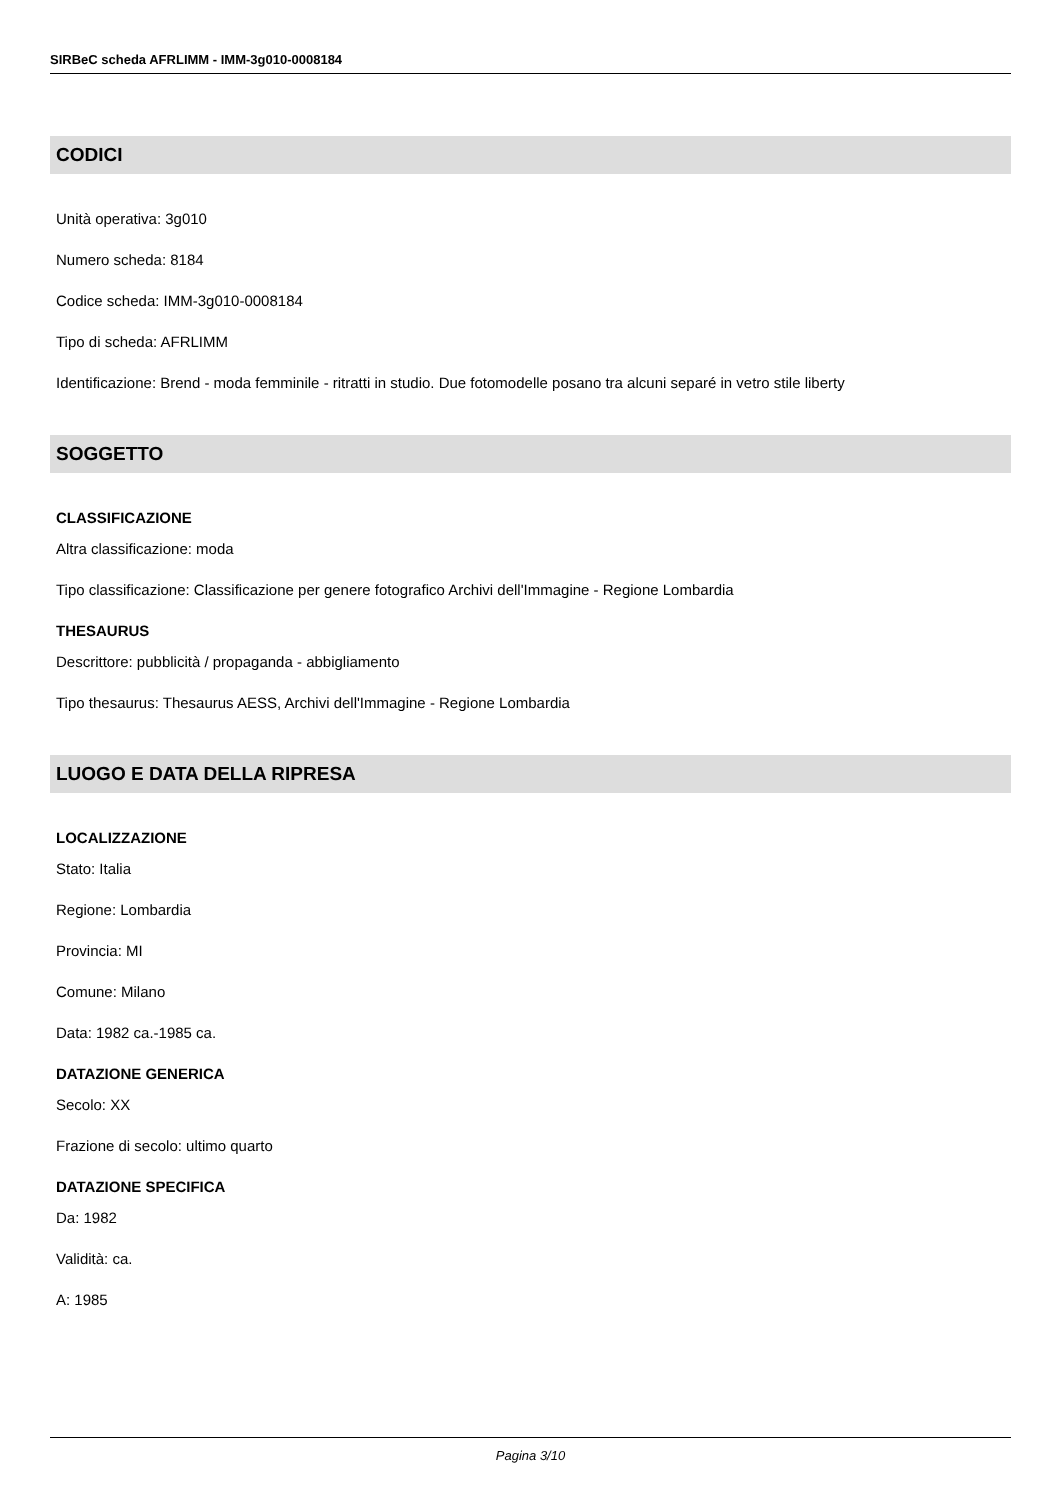SIRBeC scheda AFRLIMM - IMM-3g010-0008184
CODICI
Unità operativa: 3g010
Numero scheda: 8184
Codice scheda: IMM-3g010-0008184
Tipo di scheda: AFRLIMM
Identificazione: Brend - moda femminile - ritratti in studio. Due fotomodelle posano tra alcuni separé in vetro stile liberty
SOGGETTO
CLASSIFICAZIONE
Altra classificazione: moda
Tipo classificazione: Classificazione per genere fotografico Archivi dell'Immagine - Regione Lombardia
THESAURUS
Descrittore: pubblicità / propaganda - abbigliamento
Tipo thesaurus: Thesaurus AESS, Archivi dell'Immagine - Regione Lombardia
LUOGO E DATA DELLA RIPRESA
LOCALIZZAZIONE
Stato: Italia
Regione: Lombardia
Provincia: MI
Comune: Milano
Data: 1982 ca.-1985 ca.
DATAZIONE GENERICA
Secolo: XX
Frazione di secolo: ultimo quarto
DATAZIONE SPECIFICA
Da: 1982
Validità: ca.
A: 1985
Pagina 3/10